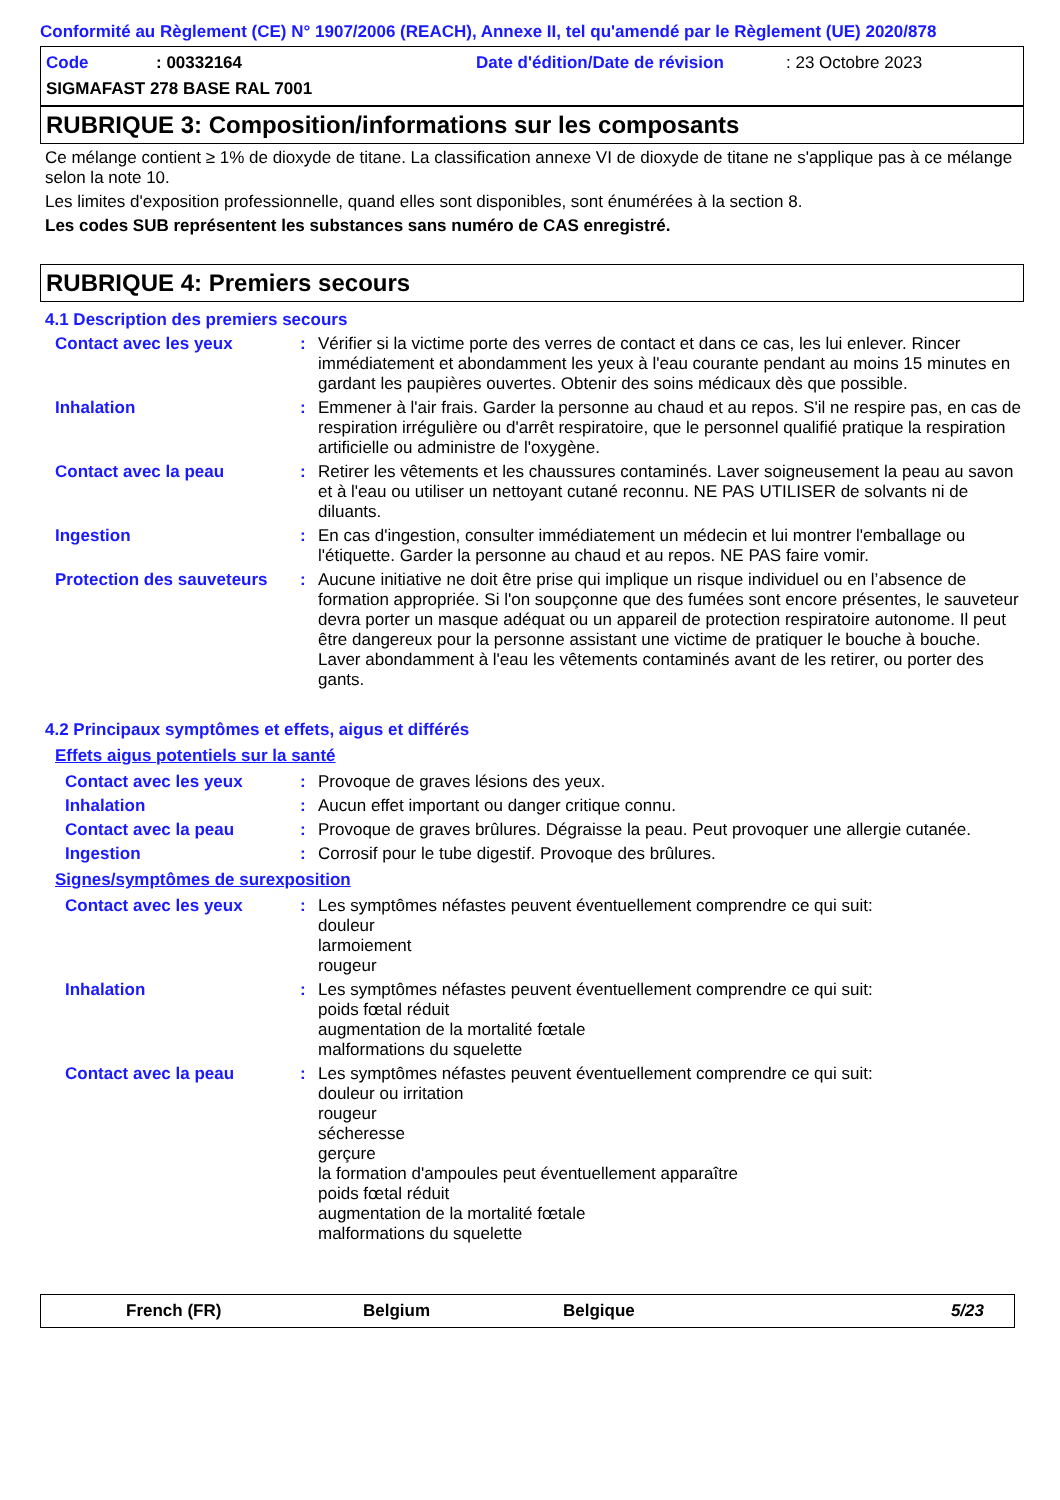Conformité au Règlement (CE) N° 1907/2006 (REACH), Annexe II, tel qu'amendé par le Règlement (UE) 2020/878
Code: 00332164 Date d'édition/Date de révision: 23 Octobre 2023
SIGMAFAST 278 BASE RAL 7001
RUBRIQUE 3: Composition/informations sur les composants
Ce mélange contient ≥ 1% de dioxyde de titane. La classification annexe VI de dioxyde de titane ne s'applique pas à ce mélange selon la note 10.
Les limites d'exposition professionnelle, quand elles sont disponibles, sont énumérées à la section 8.
Les codes SUB représentent les substances sans numéro de CAS enregistré.
RUBRIQUE 4: Premiers secours
4.1 Description des premiers secours
Contact avec les yeux : Vérifier si la victime porte des verres de contact et dans ce cas, les lui enlever. Rincer immédiatement et abondamment les yeux à l'eau courante pendant au moins 15 minutes en gardant les paupières ouvertes. Obtenir des soins médicaux dès que possible.
Inhalation : Emmener à l'air frais. Garder la personne au chaud et au repos. S'il ne respire pas, en cas de respiration irrégulière ou d'arrêt respiratoire, que le personnel qualifié pratique la respiration artificielle ou administre de l'oxygène.
Contact avec la peau : Retirer les vêtements et les chaussures contaminés. Laver soigneusement la peau au savon et à l'eau ou utiliser un nettoyant cutané reconnu. NE PAS UTILISER de solvants ni de diluants.
Ingestion : En cas d'ingestion, consulter immédiatement un médecin et lui montrer l'emballage ou l'étiquette. Garder la personne au chaud et au repos. NE PAS faire vomir.
Protection des sauveteurs
: Aucune initiative ne doit être prise qui implique un risque individuel ou en l’absence de formation appropriée. Si l'on soupçonne que des fumées sont encore présentes, le sauveteur devra porter un masque adéquat ou un appareil de protection respiratoire autonome. Il peut être dangereux pour la personne assistant une victime de pratiquer le bouche à bouche. Laver abondamment à l'eau les vêtements contaminés avant de les retirer, ou porter des gants.
4.2 Principaux symptômes et effets, aigus et différés
Effets aigus potentiels sur la santé
Contact avec les yeux : Provoque de graves lésions des yeux.
Inhalation : Aucun effet important ou danger critique connu.
Contact avec la peau : Provoque de graves brûlures. Dégraisse la peau. Peut provoquer une allergie cutanée.
Ingestion : Corrosif pour le tube digestif. Provoque des brûlures.
Signes/symptômes de surexposition
Contact avec les yeux : Les symptômes néfastes peuvent éventuellement comprendre ce qui suit:
douleur
larmoiement
rougeur
Inhalation : Les symptômes néfastes peuvent éventuellement comprendre ce qui suit:
poids fœtal réduit
augmentation de la mortalité fœtale
malformations du squelette
Contact avec la peau : Les symptômes néfastes peuvent éventuellement comprendre ce qui suit:
douleur ou irritation
rougeur
sécheresse
gerçure
la formation d'ampoules peut éventuellement apparaître
poids fœtal réduit
augmentation de la mortalité fœtale
malformations du squelette
French (FR) Belgium Belgique 5/23